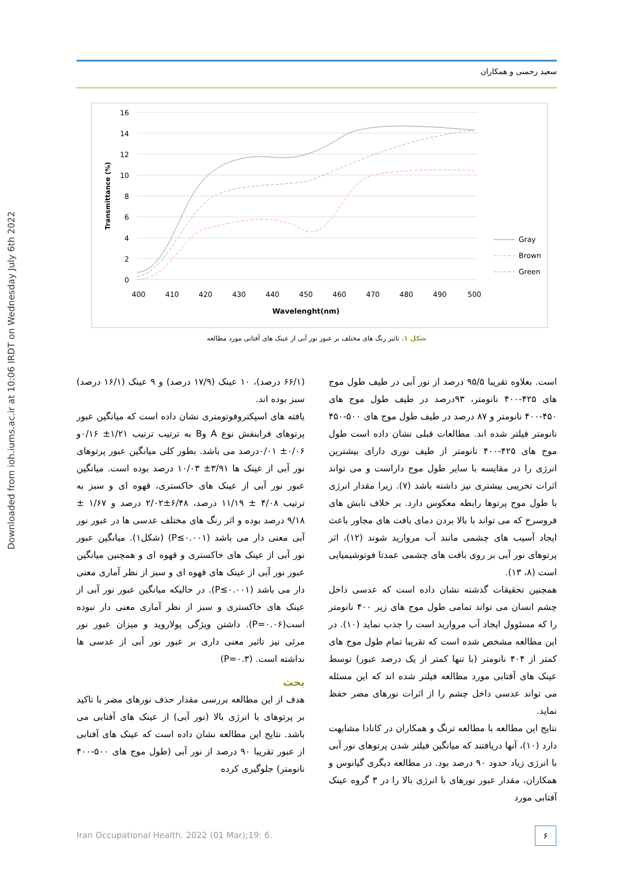Downloaded from ioh.iums.ac.ir at 10:06 IRDT on Wednesday July 6th 2022
سعید رحمنی و همکاران
16
14
12
10
8
6
4
2
0
400
410
420
430
440
450
460
470
480
490
500
Wavelenght(nm)
Transmittance (%)
Gray
Brown
Green
شکل ۱. تاثیر رنگ های مختلف بر عبور نور آبی از عینک های آفتابی مورد مطالعه
(۶۶/۱ درصد)، ۱۰ عینک (۱۷/۹ درصد) و ۹ عینک (۱۶/۱ درصد) سبز بوده اند.
یافته های اسپکتروفوتومتری نشان داده است که میانگین عبور پرتوهای فرابنفش نوع A وB به ترتیب ترتیب ۱/۲۱± ۰/۱۶و ۰/۰۶± ۰/۰۱درصد می باشد. بطور کلی میانگین عبور پرتوهای نور آبی از عینک ها ۳/۹۱± ۱۰/۰۳ درصد بوده است. میانگین عبور نور آبی از عینک های خاکستری، قهوه ای و سبز به ترتیب ۴/۰۸ ± ۱۱/۱۹ درصد، ۶/۴۸±۲/۰۲ درصد و ۱/۶۷ ± ۹/۱۸ درصد بوده و اثر رنگ های مختلف عدسی ها در عبور نور آبی معنی دار می باشد (P≤۰.۰۰۱) (شکل۱). میانگین عبور نور آبی از عینک های خاکستری و قهوه ای و همچنین میانگین عبور نور آبی از عینک های قهوه ای و سبز از نظر آماری معنی دار می باشد (P≤۰.۰۰۱). در حالیکه میانگین عبور نور آبی از عینک های خاکستری و سبز از نظر آماری معنی دار نبوده است(P=۰.۰۶). داشتن ویژگی پولاروید و میزان عبور نور مرئی نیز تاثیر معنی داری بر عبور نور آبی از عدسی ها نداشته است. (P=۰.۳)
بحث
هدف از این مطالعه بررسی مقدار حذف نورهای مضر با تاکید بر پرتوهای با انرژی بالا (نور آبی) از عینک های آفتابی می باشد. نتایج این مطالعه نشان داده است که عینک های آفتابی از عبور تقریبا ۹۰ درصد از نور آبی (طول موج های ۵۰۰-۴۰۰ نانومتر) جلوگیری کرده
است. بعلاوه تقریبا ۹۵/۵ درصد از نور آبی در طیف طول موج های ۴۲۵-۴۰۰ نانومتر، ۹۳درصد در طیف طول موج های ۴۵۰-۴۰۰ نانومتر و ۸۷ درصد در طیف طول موج های ۵۰۰-۴۵۰ نانومتر فیلتر شده اند. مطالعات قبلی نشان داده است طول موج های ۴۲۵-۴۰۰ نانومتر از طیف نوری دارای بیشترین انرژی را در مقایسه با سایر طول موج داراست و می تواند اثرات تخریبی بیشتری نیز داشته باشد (۷). زیرا مقدار انرژی با طول موج پرتوها رابطه معکوس دارد. بر خلاف تابش های فروسرخ که می تواند با بالا بردن دمای بافت های مجاور باعث ایجاد آسیب های چشمی مانند آب مروارید شوند (۱۲)، اثر پرتوهای نور آبی بر روی بافت های چشمی عمدتا فوتوشیمیایی است (۸، ۱۳).
همچنین تحقیقات گذشته نشان داده است که عدسی داخل چشم انسان می تواند تمامی طول موج های زیر ۴۰۰ نانومتر را که مسئوول ایجاد آب مروارید است را جذب نماید (۱۰). در این مطالعه مشخص شده است که تقریبا تمام طول موج های کمتر از ۴۰۴ نانومتر (با تنها کمتر از یک درصد عبور) توسط عینک های آفتابی مورد مطالعه فیلتر شده اند که این مسئله می تواند عدسی داخل چشم را از اثرات نورهای مضر حفظ نماید.
نتایج این مطالعه با مطالعه ترنگ و همکاران در کانادا مشابهت دارد (۱۰)، آنها دریافتند که میانگین فیلتر شدن پرتوهای نور آبی با انرژی زیاد حدود ۹۰ درصد بود. در مطالعه دیگری گیانوس و همکاران، مقدار عبور نورهای با انرژی بالا را در ۳ گروه عینک آفتابی مورد
Iran Occupational Health. 2022 (01 Mar);19: 6.
۶